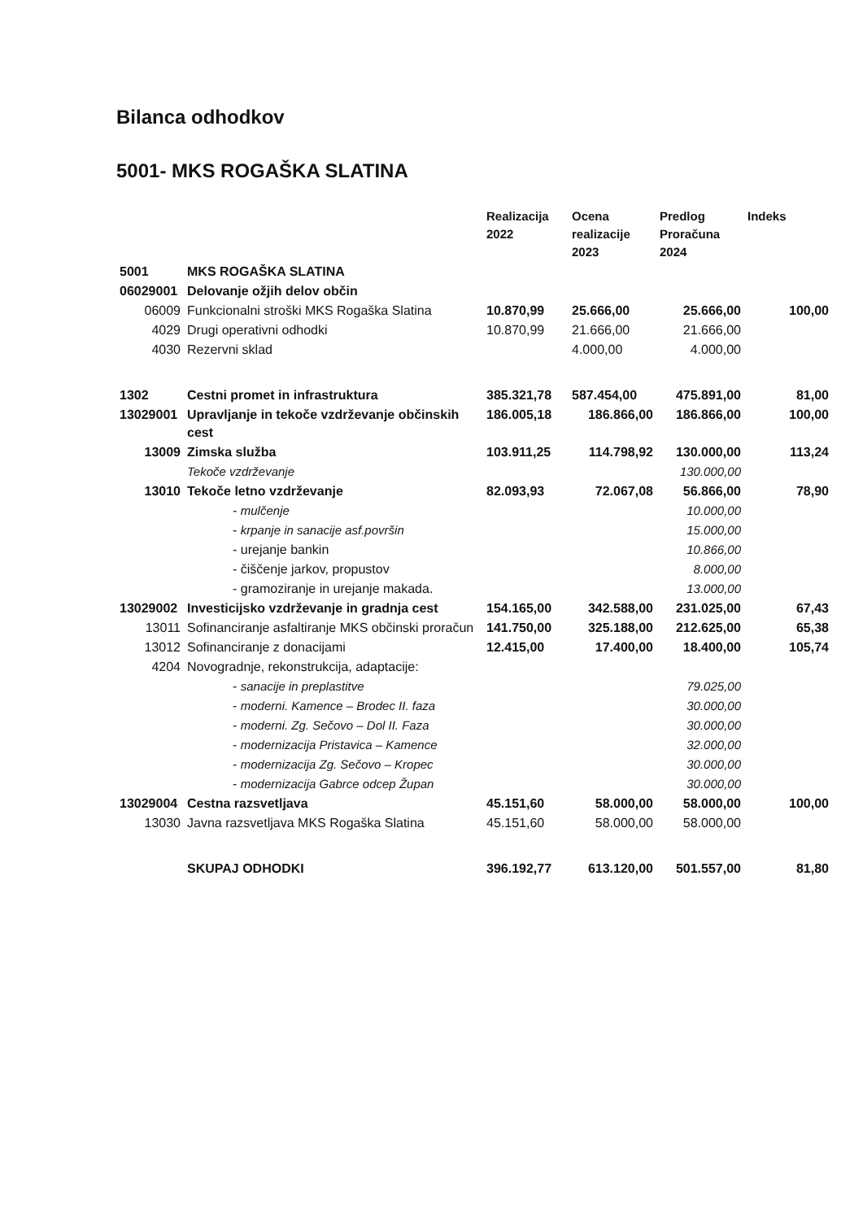Bilanca odhodkov
5001- MKS ROGAŠKA SLATINA
| | | Realizacija 2022 | Ocena realizacije 2023 | Predlog Proračuna 2024 | Indeks |
| --- | --- | --- | --- | --- | --- |
| 5001 | MKS ROGAŠKA SLATINA | | | | |
| 06029001 | Delovanje ožjih delov občin | | | | |
| 06009 | Funkcionalni stroški MKS Rogaška Slatina | 10.870,99 | 25.666,00 | 25.666,00 | 100,00 |
| 4029 | Drugi operativni odhodki | 10.870,99 | 21.666,00 | 21.666,00 | |
| 4030 | Rezervni sklad | | 4.000,00 | 4.000,00 | |
| 1302 | Cestni promet in infrastruktura | 385.321,78 | 587.454,00 | 475.891,00 | 81,00 |
| 13029001 | Upravljanje in tekoče vzdrževanje občinskih cest | 186.005,18 | 186.866,00 | 186.866,00 | 100,00 |
| 13009 | Zimska služba | 103.911,25 | 114.798,92 | 130.000,00 | 113,24 |
| | Tekoče vzdrževanje | | | 130.000,00 | |
| 13010 | Tekoče letno vzdrževanje | 82.093,93 | 72.067,08 | 56.866,00 | 78,90 |
| | - mulčenje | | | 10.000,00 | |
| | - krpanje in sanacije asf.površin | | | 15.000,00 | |
| | - urejanje bankin | | | 10.866,00 | |
| | - čiščenje jarkov, propustov | | | 8.000,00 | |
| | - gramoziranje in urejanje makada. | | | 13.000,00 | |
| 13029002 | Investicijsko vzdrževanje in gradnja cest | 154.165,00 | 342.588,00 | 231.025,00 | 67,43 |
| 13011 | Sofinanciranje asfaltiranje MKS občinski proračun | 141.750,00 | 325.188,00 | 212.625,00 | 65,38 |
| 13012 | Sofinanciranje z donacijami | 12.415,00 | 17.400,00 | 18.400,00 | 105,74 |
| 4204 | Novogradnje, rekonstrukcija, adaptacije: | | | | |
| | - sanacije in preplastitve | | | 79.025,00 | |
| | - moderni. Kamence – Brodec II. faza | | | 30.000,00 | |
| | - moderni. Zg. Sečovo – Dol II. Faza | | | 30.000,00 | |
| | - modernizacija Pristavica – Kamence | | | 32.000,00 | |
| | - modernizacija Zg. Sečovo – Kropec | | | 30.000,00 | |
| | - modernizacija Gabrce odcep Župan | | | 30.000,00 | |
| 13029004 | Cestna razsvetljava | 45.151,60 | 58.000,00 | 58.000,00 | 100,00 |
| 13030 | Javna razsvetljava MKS Rogaška Slatina | 45.151,60 | 58.000,00 | 58.000,00 | |
| | SKUPAJ ODHODKI | 396.192,77 | 613.120,00 | 501.557,00 | 81,80 |